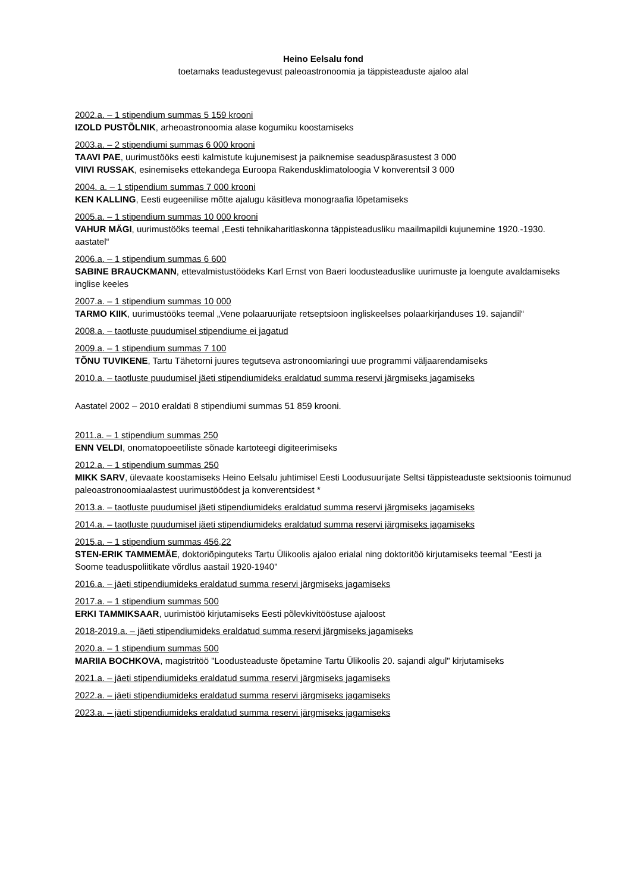Heino Eelsalu fond
toetamaks teadustegevust paleoastronoomia ja täppisteaduste ajaloo alal
2002.a. – 1 stipendium summas 5 159 krooni
IZOLD PUSTÕLNIK, arheoastronoomia alase kogumiku koostamiseks
2003.a. – 2 stipendiumi summas 6 000 krooni
TAAVI PAE, uurimustööks eesti kalmistute kujunemisest ja paiknemise seaduspärasustest 3 000
VIIVI RUSSAK, esinemiseks ettekandega Euroopa Rakendusklimatoloogia V konverentsil 3 000
2004. a. – 1 stipendium summas 7 000 krooni
KEN KALLING, Eesti eugeenilise mõtte ajalugu käsitleva monograafia lõpetamiseks
2005.a. – 1 stipendium summas 10 000 krooni
VAHUR MÄGI, uurimustööks teemal „Eesti tehnikaharitlaskonna täppisteadusliku maailmapildi kujunemine 1920.-1930. aastatel“
2006.a. – 1 stipendium summas 6 600
SABINE BRAUCKMANN, ettevalmistustöödeks Karl Ernst von Baeri loodusteaduslike uurimuste ja loengute avaldamiseks inglise keeles
2007.a. – 1 stipendium summas 10 000
TARMO KIIK, uurimustööks teemal „Vene polaaruurijate retseptsioon ingliskeelses polaarkirjanduses 19. sajandil“
2008.a. – taotluste puudumisel stipendiume ei jagatud
2009.a. – 1 stipendium summas 7 100
TÕNU TUVIKENE, Tartu Tähetorni juures tegutseva astronoomiaringi uue programmi väljaarendamiseks
2010.a. – taotluste puudumisel jäeti stipendiumideks eraldatud summa reservi järgmiseks jagamiseks
Aastatel 2002 – 2010 eraldati 8 stipendiumi summas 51 859 krooni.
2011.a. – 1 stipendium summas 250
ENN VELDI, onomatopoeetiliste sõnade kartoteegi digiteerimiseks
2012.a. – 1 stipendium summas 250
MIKK SARV, ülevaate koostamiseks Heino Eelsalu juhtimisel Eesti Loodusuurijate Seltsi täppisteaduste sektsioonis toimunud paleoastronoomiaalastest uurimustöödest ja konverentsidest *
2013.a. – taotluste puudumisel jäeti stipendiumideks eraldatud summa reservi järgmiseks jagamiseks
2014.a. – taotluste puudumisel jäeti stipendiumideks eraldatud summa reservi järgmiseks jagamiseks
2015.a. – 1 stipendium summas 456,22
STEN-ERIK TAMMEMÄE, doktoriõpinguteks Tartu Ülikoolis ajaloo erialal ning doktoritöö kirjutamiseks teemal "Eesti ja Soome teaduspoliitikate võrdlus aastail 1920-1940"
2016.a. – jäeti stipendiumideks eraldatud summa reservi järgmiseks jagamiseks
2017.a. – 1 stipendium summas 500
ERKI TAMMIKSAAR, uurimistöö kirjutamiseks Eesti põlevkivitööstuse ajaloost
2018-2019.a. – jäeti stipendiumideks eraldatud summa reservi järgmiseks jagamiseks
2020.a. – 1 stipendium summas 500
MARIIA BOCHKOVA, magistritöö "Loodusteaduste õpetamine Tartu Ülikoolis 20. sajandi algul" kirjutamiseks
2021.a. – jäeti stipendiumideks eraldatud summa reservi järgmiseks jagamiseks
2022.a. – jäeti stipendiumideks eraldatud summa reservi järgmiseks jagamiseks
2023.a. – jäeti stipendiumideks eraldatud summa reservi järgmiseks jagamiseks